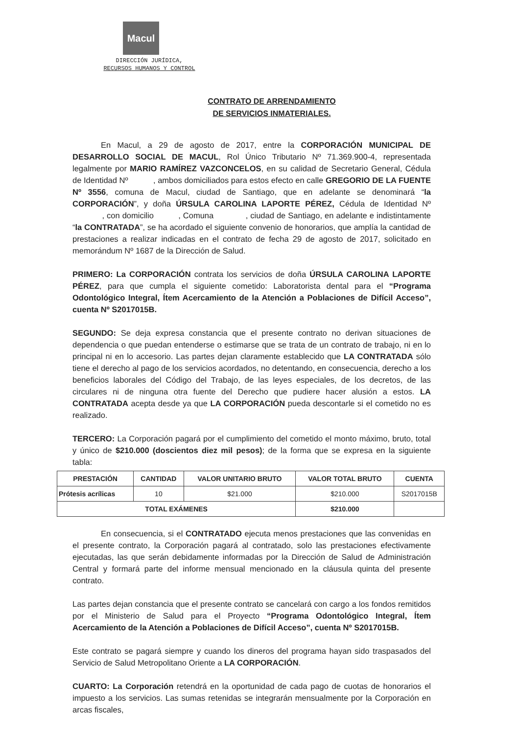Macul
DIRECCIÓN JURÍDICA,
RECURSOS HUMANOS Y CONTROL
CONTRATO DE ARRENDAMIENTO
DE SERVICIOS INMATERIALES.
En Macul, a 29 de agosto de 2017, entre la CORPORACIÓN MUNICIPAL DE DESARROLLO SOCIAL DE MACUL, Rol Único Tributario Nº 71.369.900-4, representada legalmente por MARIO RAMÍREZ VAZCONCELOS, en su calidad de Secretario General, Cédula de Identidad Nº , ambos domiciliados para estos efecto en calle GREGORIO DE LA FUENTE Nº 3556, comuna de Macul, ciudad de Santiago, que en adelante se denominará “la CORPORACIÓN”, y doña ÚRSULA CAROLINA LAPORTE PÉREZ, Cédula de Identidad Nº , con domicilio , Comuna , ciudad de Santiago, en adelante e indistintamente “la CONTRATADA”, se ha acordado el siguiente convenio de honorarios, que amplía la cantidad de prestaciones a realizar indicadas en el contrato de fecha 29 de agosto de 2017, solicitado en memorándum Nº 1687 de la Dirección de Salud.
PRIMERO: La CORPORACIÓN contrata los servicios de doña ÚRSULA CAROLINA LAPORTE PÉREZ, para que cumpla el siguiente cometido: Laboratorista dental para el “Programa Odontológico Integral, Ítem Acercamiento de la Atención a Poblaciones de Difícil Acceso”, cuenta Nº S2017015B.
SEGUNDO: Se deja expresa constancia que el presente contrato no derivan situaciones de dependencia o que puedan entenderse o estimarse que se trata de un contrato de trabajo, ni en lo principal ni en lo accesorio. Las partes dejan claramente establecido que LA CONTRATADA sólo tiene el derecho al pago de los servicios acordados, no detentando, en consecuencia, derecho a los beneficios laborales del Código del Trabajo, de las leyes especiales, de los decretos, de las circulares ni de ninguna otra fuente del Derecho que pudiere hacer alusión a estos. LA CONTRATADA acepta desde ya que LA CORPORACIÓN pueda descontarle si el cometido no es realizado.
TERCERO: La Corporación pagará por el cumplimiento del cometido el monto máximo, bruto, total y único de $210.000 (doscientos diez mil pesos); de la forma que se expresa en la siguiente tabla:
| PRESTACIÓN | CANTIDAD | VALOR UNITARIO BRUTO | VALOR TOTAL BRUTO | CUENTA |
| --- | --- | --- | --- | --- |
| Prótesis acrílicas | 10 | $21.000 | $210.000 | S2017015B |
| TOTAL EXÁMENES | | | $210.000 | |
En consecuencia, si el CONTRATADO ejecuta menos prestaciones que las convenidas en el presente contrato, la Corporación pagará al contratado, solo las prestaciones efectivamente ejecutadas, las que serán debidamente informadas por la Dirección de Salud de Administración Central y formará parte del informe mensual mencionado en la cláusula quinta del presente contrato.
Las partes dejan constancia que el presente contrato se cancelará con cargo a los fondos remitidos por el Ministerio de Salud para el Proyecto “Programa Odontológico Integral, Ítem Acercamiento de la Atención a Poblaciones de Difícil Acceso”, cuenta Nº S2017015B.
Este contrato se pagará siempre y cuando los dineros del programa hayan sido traspasados del Servicio de Salud Metropolitano Oriente a LA CORPORACIÓN.
CUARTO: La Corporación retendrá en la oportunidad de cada pago de cuotas de honorarios el impuesto a los servicios. Las sumas retenidas se integrarán mensualmente por la Corporación en arcas fiscales,